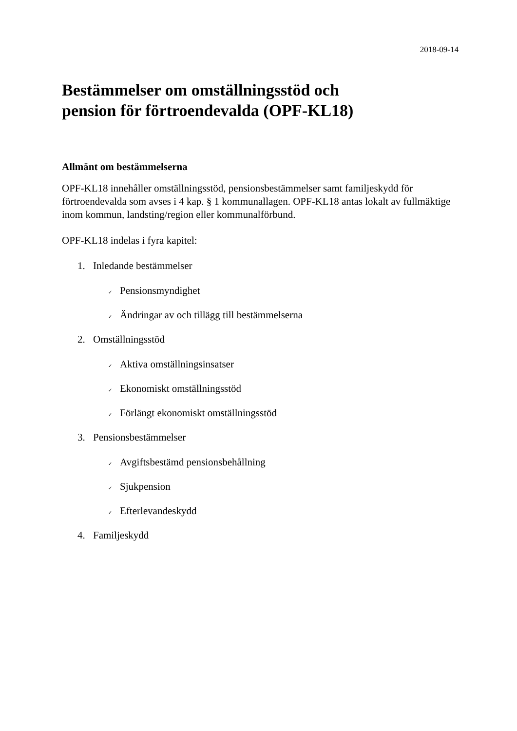2018-09-14
Bestämmelser om omställningsstöd och
pension för förtroendevalda (OPF-KL18)
Allmänt om bestämmelserna
OPF-KL18 innehåller omställningsstöd, pensionsbestämmelser samt familjeskydd för förtroendevalda som avses i 4 kap. § 1 kommunallagen. OPF-KL18 antas lokalt av fullmäktige inom kommun, landsting/region eller kommunalförbund.
OPF-KL18 indelas i fyra kapitel:
1. Inledande bestämmelser
✓ Pensionsmyndighet
✓ Ändringar av och tillägg till bestämmelserna
2. Omställningsstöd
✓ Aktiva omställningsinsatser
✓ Ekonomiskt omställningsstöd
✓ Förlängt ekonomiskt omställningsstöd
3. Pensionsbestämmelser
✓ Avgiftsbestämd pensionsbehållning
✓ Sjukpension
✓ Efterlevandeskydd
4. Familjeskydd